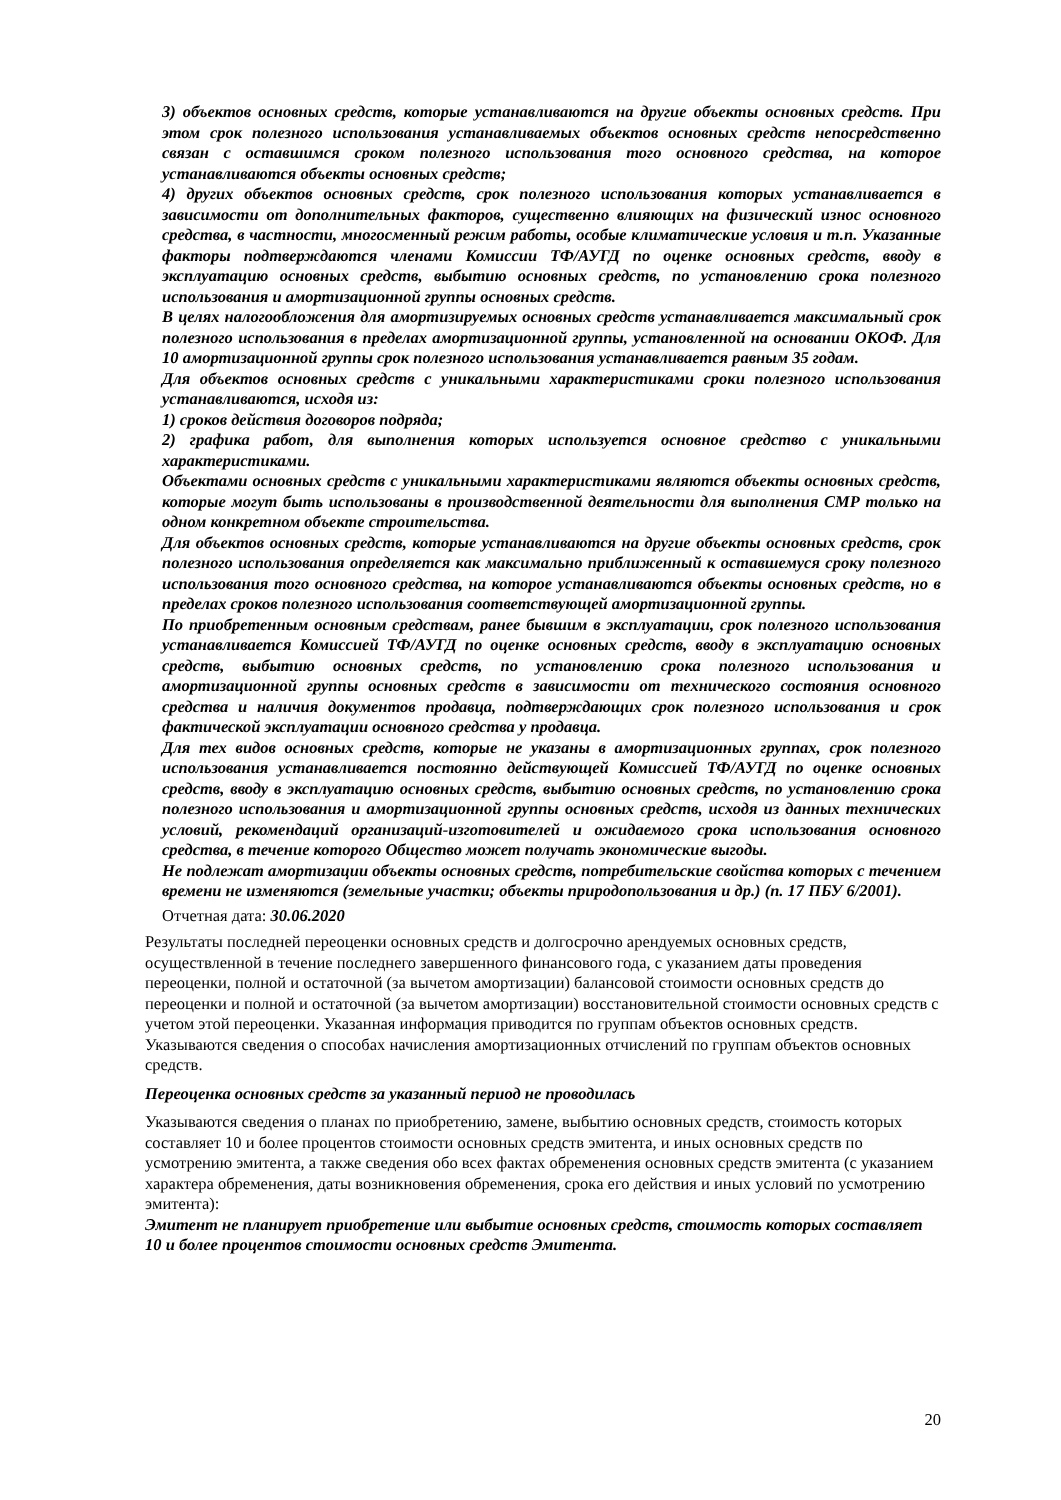3) объектов основных средств, которые устанавливаются на другие объекты основных средств. При этом срок полезного использования устанавливаемых объектов основных средств непосредственно связан с оставшимся сроком полезного использования того основного средства, на которое устанавливаются объекты основных средств;
4) других объектов основных средств, срок полезного использования которых устанавливается в зависимости от дополнительных факторов, существенно влияющих на физический износ основного средства, в частности, многосменный режим работы, особые климатические условия и т.п. Указанные факторы подтверждаются членами Комиссии ТФ/АУГД по оценке основных средств, вводу в эксплуатацию основных средств, выбытию основных средств, по установлению срока полезного использования и амортизационной группы основных средств.
В целях налогообложения для амортизируемых основных средств устанавливается максимальный срок полезного использования в пределах амортизационной группы, установленной на основании ОКОФ. Для 10 амортизационной группы срок полезного использования устанавливается равным 35 годам.
Для объектов основных средств с уникальными характеристиками сроки полезного использования устанавливаются, исходя из:
1) сроков действия договоров подряда;
2) графика работ, для выполнения которых используется основное средство с уникальными характеристиками.
Объектами основных средств с уникальными характеристиками являются объекты основных средств, которые могут быть использованы в производственной деятельности для выполнения СМР только на одном конкретном объекте строительства.
Для объектов основных средств, которые устанавливаются на другие объекты основных средств, срок полезного использования определяется как максимально приближенный к оставшемуся сроку полезного использования того основного средства, на которое устанавливаются объекты основных средств, но в пределах сроков полезного использования соответствующей амортизационной группы.
По приобретенным основным средствам, ранее бывшим в эксплуатации, срок полезного использования устанавливается Комиссией ТФ/АУГД по оценке основных средств, вводу в эксплуатацию основных средств, выбытию основных средств, по установлению срока полезного использования и амортизационной группы основных средств в зависимости от технического состояния основного средства и наличия документов продавца, подтверждающих срок полезного использования и срок фактической эксплуатации основного средства у продавца.
Для тех видов основных средств, которые не указаны в амортизационных группах, срок полезного использования устанавливается постоянно действующей Комиссией ТФ/АУГД по оценке основных средств, вводу в эксплуатацию основных средств, выбытию основных средств, по установлению срока полезного использования и амортизационной группы основных средств, исходя из данных технических условий, рекомендаций организаций-изготовителей и ожидаемого срока использования основного средства, в течение которого Общество может получать экономические выгоды.
Не подлежат амортизации объекты основных средств, потребительские свойства которых с течением времени не изменяются (земельные участки; объекты природопользования и др.) (п. 17 ПБУ 6/2001).
Отчетная дата: 30.06.2020
Результаты последней переоценки основных средств и долгосрочно арендуемых основных средств, осуществленной в течение последнего завершенного финансового года, с указанием даты проведения переоценки, полной и остаточной (за вычетом амортизации) балансовой стоимости основных средств до переоценки и полной и остаточной (за вычетом амортизации) восстановительной стоимости основных средств с учетом этой переоценки. Указанная информация приводится по группам объектов основных средств. Указываются сведения о способах начисления амортизационных отчислений по группам объектов основных средств.
Переоценка основных средств за указанный период не проводилась
Указываются сведения о планах по приобретению, замене, выбытию основных средств, стоимость которых составляет 10 и более процентов стоимости основных средств эмитента, и иных основных средств по усмотрению эмитента, а также сведения обо всех фактах обременения основных средств эмитента (с указанием характера обременения, даты возникновения обременения, срока его действия и иных условий по усмотрению эмитента):
Эмитент не планирует приобретение или выбытие основных средств, стоимость которых составляет 10 и более процентов стоимости основных средств Эмитента.
20